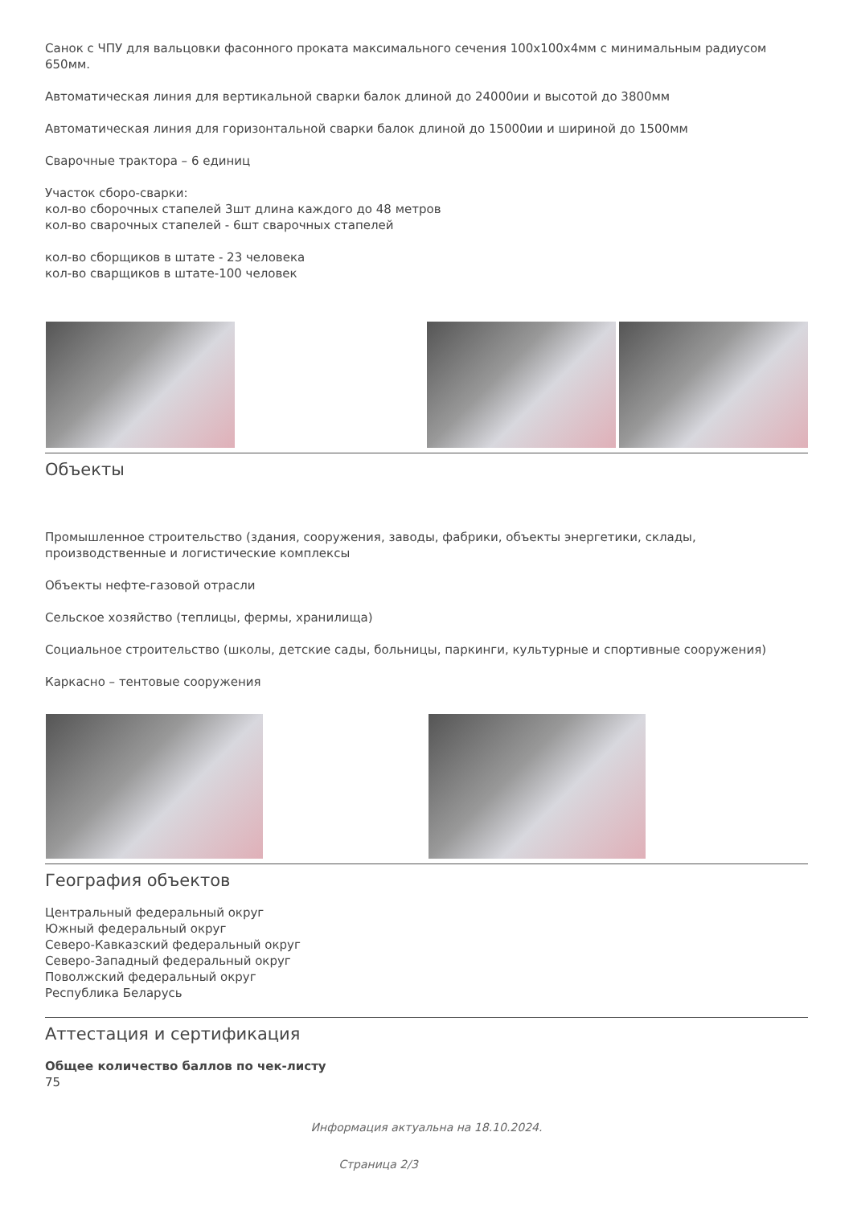Санок с ЧПУ для вальцовки фасонного проката максимального сечения 100x100x4мм с минимальным радиусом 650мм.
Автоматическая линия для вертикальной сварки балок длиной до 24000ии и высотой до 3800мм
Автоматическая линия для горизонтальной сварки балок длиной до 15000ии и шириной до 1500мм
Сварочные трактора – 6 единиц
Участок сборо-сварки:
кол-во сборочных стапелей 3шт длина каждого до 48 метров
кол-во сварочных стапелей - 6шт сварочных стапелей
кол-во сборщиков в штате - 23 человека
кол-во сварщиков в штате-100 человек
Объекты
Промышленное строительство (здания, сооружения, заводы, фабрики, объекты энергетики, склады, производственные и логистические комплексы
Объекты нефте-газовой отрасли
Сельское хозяйство (теплицы, фермы, хранилища)
Социальное строительство (школы, детские сады, больницы, паркинги, культурные и спортивные сооружения)
Каркасно – тентовые сооружения
География объектов
Центральный федеральный округ
Южный федеральный округ
Северо-Кавказский федеральный округ
Северо-Западный федеральный округ
Поволжский федеральный округ
Республика Беларусь
Аттестация и сертификация
Общее количество баллов по чек-листу
75
Информация актуальна на 18.10.2024.
Страница 2/3